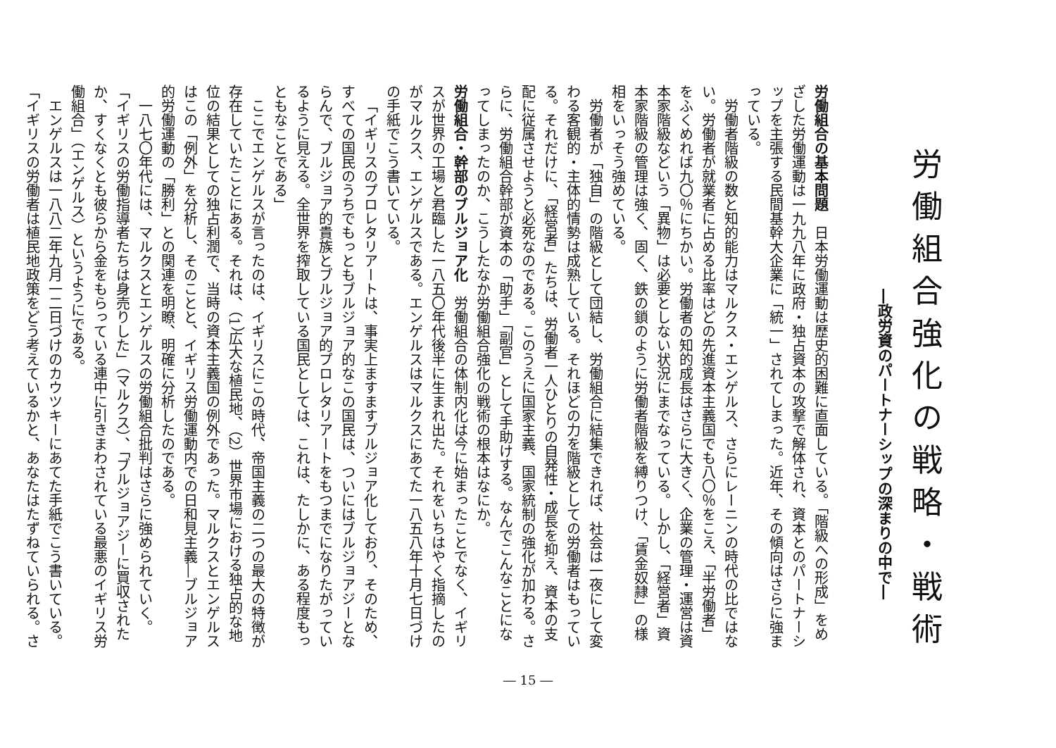労働組合強化の戦略・戦術
―政労資のパートナーシップの深まりの中で―
労働組合の基本問題　日本労働運動は歴史的困難に直面している。「階級への形成」をめざした労働運動は一九九八年に政府・独占資本の攻撃で解体され、資本とのパートナーシップを主張する民間基幹大企業に「統一」されてしまった。近年、その傾向はさらに強まっている。
労働者階級の数と知的能力はマルクス・エンゲルス、さらにレーニンの時代の比ではない。労働者が就業者に占める比率はどの先進資本主義国でも八〇％をこえ、「半労働者」をふくめれば九〇％にちかい。労働者の知的成長はさらに大きく、企業の管理・運営は資本家階級などいう「異物」は必要としない状況にまでなっている。しかし、「経営者」資本家階級の管理は強く、固く、鉄の鎖のように労働者階級を縛りつけ、「賃金奴隷」の様相をいっそう強めている。
労働者が「独自」の階級として団結し、労働組合に結集できれば、社会は一夜にして変わる客観的・主体的情勢は成熟している。それほどの力を階級としての労働者はもっている。それだけに、「経営者」たちは、労働者一人ひとりの自発性・成長を抑え、資本の支配に従属させようと必死なのである。このうえに国家主義、国家統制の強化が加わる。さらに、労働組合幹部が資本の「助手」「副官」として手助けする。なんでこんなことになってしまったのか、こうしたなか労働組合強化の戦術の根本はなにか。
労働組合・幹部のブルジョア化　労働組合の体制内化は今に始まったことでなく、イギリスが世界の工場と君臨した一八五〇年代後半に生まれ出た。それをいちはやく指摘したのがマルクス、エンゲルスである。エンゲルスはマルクスにあてた一八五八年十月七日づけの手紙でこう書いている。
「イギリスのプロレタリアートは、事実上ますますブルジョア化しており、そのため、すべての国民のうちでもっともブルジョア的なこの国民は、ついにはブルジョアジーとならんで、ブルジョア的貴族とブルジョア的プロレタリアートをもつまでになりたがっているように見える。全世界を搾取している国民としては、これは、たしかに、ある程度もっともなことである」
ここでエンゲルスが言ったのは、イギリスにこの時代、帝国主義の二つの最大の特徴が存在していたことにある。それは、（1）広大な植民地、（2）世界市場における独占的な地位の結果としての独占利潤で、当時の資本主義国の例外であった。マルクスとエンゲルスはこの「例外」を分析し、そのことと、イギリス労働運動内での日和見主義―ブルジョア的労働運動の「勝利」との関連を明瞭、明確に分析したのである。
一八七〇年代には、マルクスとエンゲルスの労働組合批判はさらに強められていく。
「イギリスの労働指導者たちは身売りした」（マルクス）、「ブルジョアジーに買収されたか、すくなくとも彼らから金をもらっている連中に引きまわされている最悪のイギリス労働組合」（エンゲルス）というようにである。
エンゲルスは一八八二年九月一二日づけのカウツキーにあてた手紙でこう書いている。
「イギリスの労働者は植民地政策をどう考えているかと、あなたはたずねていられる。さ
― 15 ―